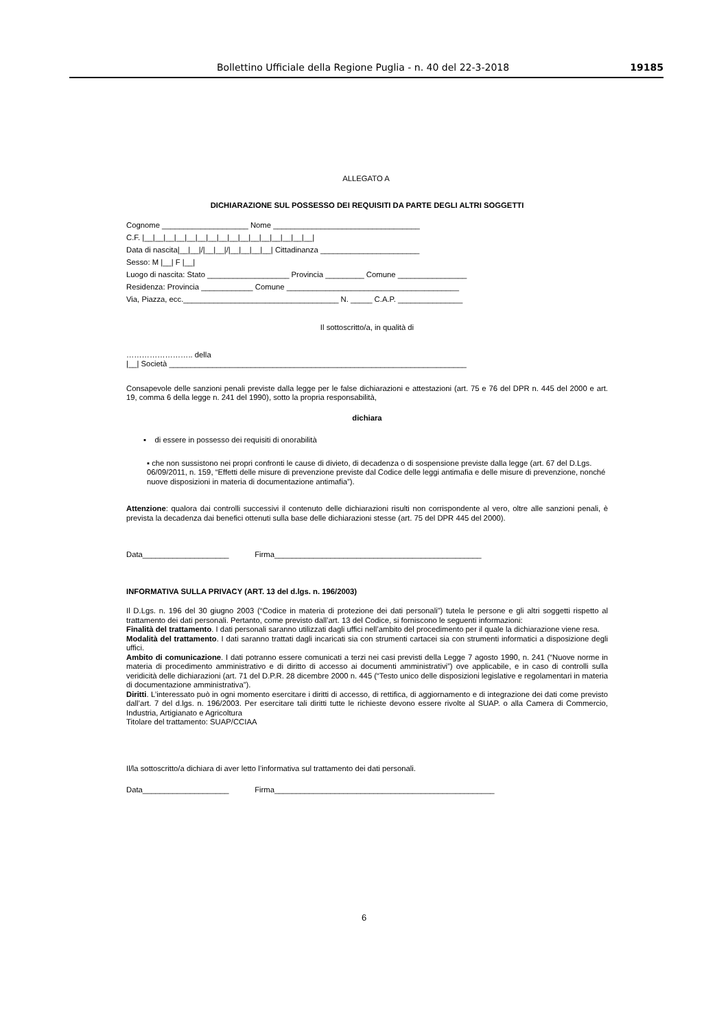Bollettino Ufficiale della Regione Puglia - n. 40 del 22-3-2018 19185
ALLEGATO A
DICHIARAZIONE SUL POSSESSO DEI REQUISITI DA PARTE DEGLI ALTRI SOGGETTI
Cognome ____________________ Nome __________________________________
C.F. |__|__|__|__|__|__|__|__|__|__|__|__|__|__|__|__|
Data di nascita|__|__|/|__|__|/|__|__|__|__| Cittadinanza _______________________
Sesso: M |__| F |__|
Luogo di nascita: Stato ___________________ Provincia _________ Comune ________________
Residenza: Provincia ____________ Comune ________________________________________
Via, Piazza, ecc.____________________________________ N. _____ C.A.P. _______________
Il sottoscritto/a, in qualità di
…………………….. della
|__| Società _____________________________________________________________________
Consapevole delle sanzioni penali previste dalla legge per le false dichiarazioni e attestazioni (art. 75 e 76 del DPR n. 445 del 2000 e art. 19, comma 6 della legge n. 241 del 1990), sotto la propria responsabilità,
dichiara
▪ di essere in possesso dei requisiti di onorabilità
▪ che non sussistono nei propri confronti le cause di divieto, di decadenza o di sospensione previste dalla legge (art. 67 del D.Lgs. 06/09/2011, n. 159, “Effetti delle misure di prevenzione previste dal Codice delle leggi antimafia e delle misure di prevenzione, nonché nuove disposizioni in materia di documentazione antimafia”).
Attenzione: qualora dai controlli successivi il contenuto delle dichiarazioni risulti non corrispondente al vero, oltre alle sanzioni penali, è prevista la decadenza dai benefici ottenuti sulla base delle dichiarazioni stesse (art. 75 del DPR 445 del 2000).
Data____________________ Firma________________________________________________
INFORMATIVA SULLA PRIVACY (ART. 13 del d.lgs. n. 196/2003)
Il D.Lgs. n. 196 del 30 giugno 2003 (“Codice in materia di protezione dei dati personali”) tutela le persone e gli altri soggetti rispetto al trattamento dei dati personali. Pertanto, come previsto dall’art. 13 del Codice, si forniscono le seguenti informazioni:
Finalità del trattamento. I dati personali saranno utilizzati dagli uffici nell’ambito del procedimento per il quale la dichiarazione viene resa.
Modalità del trattamento. I dati saranno trattati dagli incaricati sia con strumenti cartacei sia con strumenti informatici a disposizione degli uffici.
Ambito di comunicazione. I dati potranno essere comunicati a terzi nei casi previsti della Legge 7 agosto 1990, n. 241 (“Nuove norme in materia di procedimento amministrativo e di diritto di accesso ai documenti amministrativi”) ove applicabile, e in caso di controlli sulla veridicità delle dichiarazioni (art. 71 del D.P.R. 28 dicembre 2000 n. 445 (“Testo unico delle disposizioni legislative e regolamentari in materia di documentazione amministrativa”).
Diritti. L’interessato può in ogni momento esercitare i diritti di accesso, di rettifica, di aggiornamento e di integrazione dei dati come previsto dall’art. 7 del d.lgs. n. 196/2003. Per esercitare tali diritti tutte le richieste devono essere rivolte al SUAP. o alla Camera di Commercio, Industria, Artigianato e Agricoltura
Titolare del trattamento: SUAP/CCIAA
Il/la sottoscritto/a dichiara di aver letto l’informativa sul trattamento dei dati personali.
Data____________________ Firma___________________________________________________
6